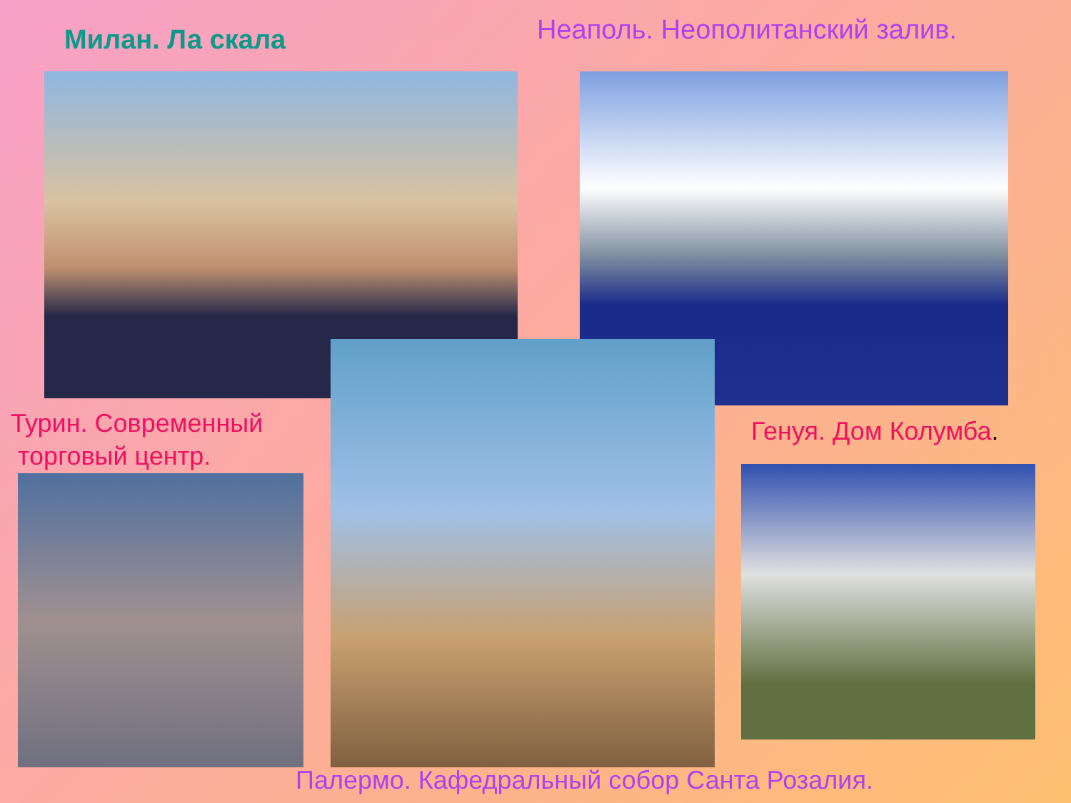Милан. Ла скала Неаполь. Неополитанский залив.
Турин. Современный
торговый центр.
Генуя. Дом Колумба.
Палермо. Кафедральный собор Санта Розалия.